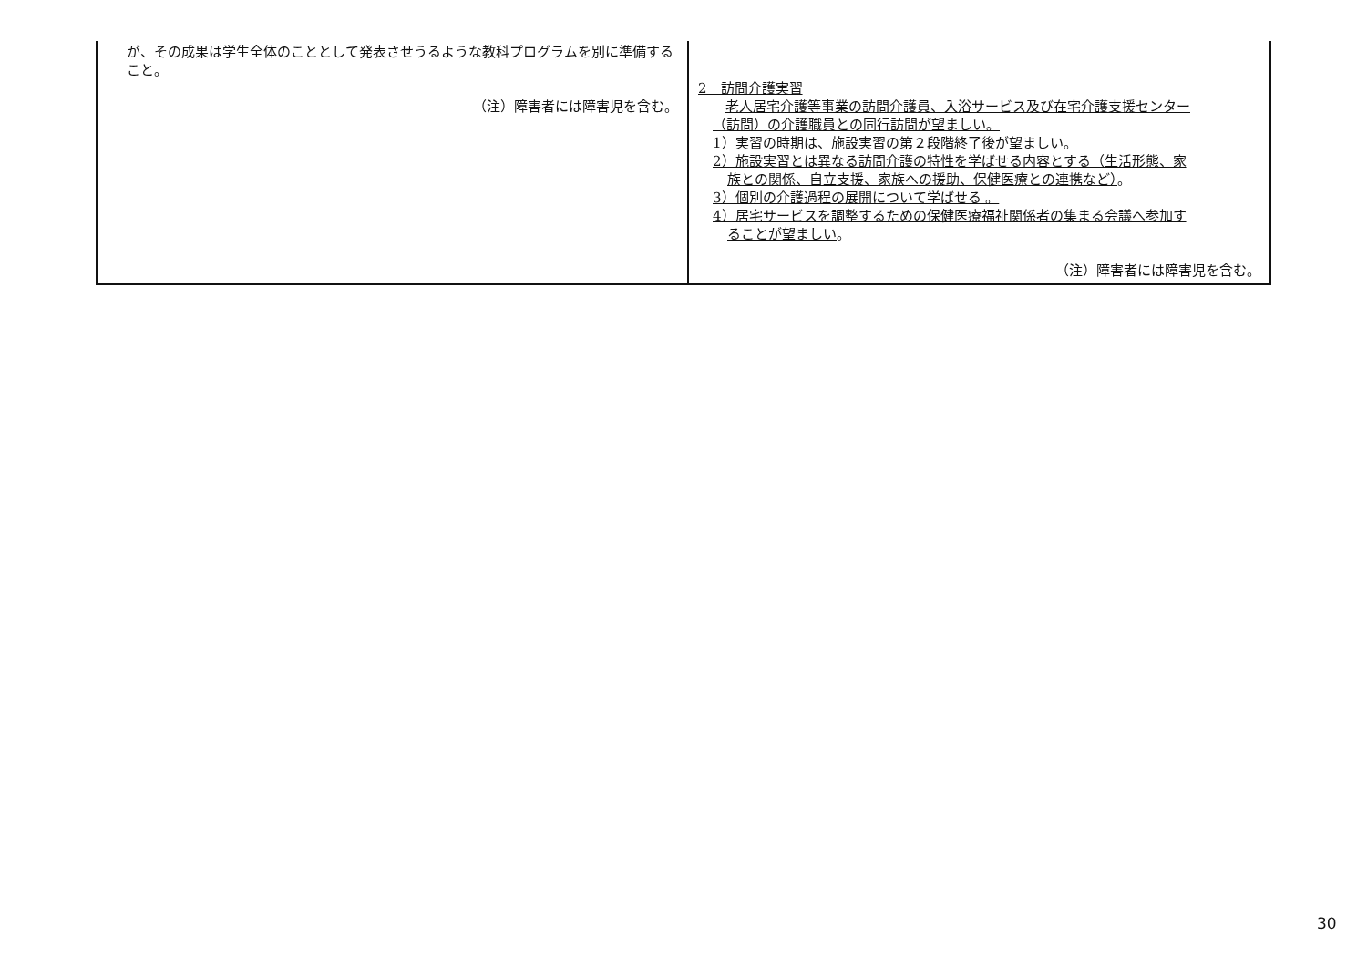| が、その成果は学生全体のこととして発表させうるような教科プログラムを別に準備すること。 （注）障害者には障害児を含む。 | 2 訪問介護実習 老人居宅介護等事業の訪問介護員、入浴サービス及び在宅介護支援センター （訪問）の介護職員との同行訪問が望ましい。 1）実習の時期は、施設実習の第２段階終了後が望ましい。 2）施設実習とは異なる訪問介護の特性を学ばせる内容とする（生活形態、家 族との関係、自立支援、家族への援助、保健医療との連携など） 。 3）個別の介護過程の展開について学ばせる 。 4）居宅サービスを調整するための保健医療福祉関係者の集まる会議へ参加す ることが望ましい 。 （注）障害者には障害児を含む。 |
30